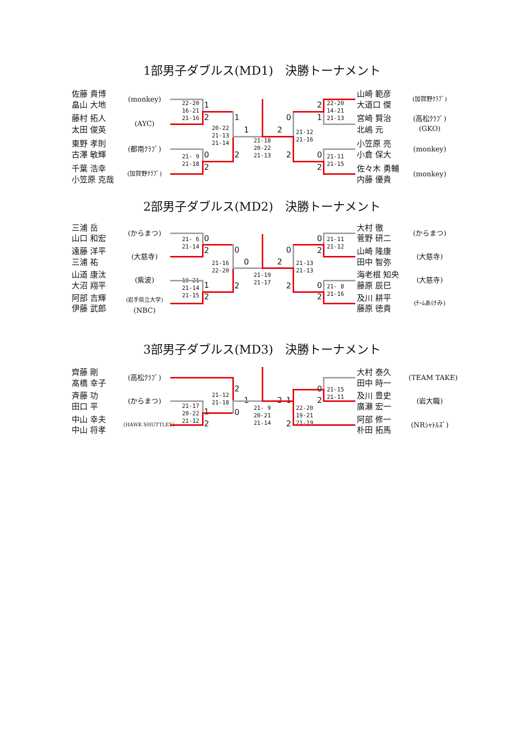1部男子ダブルス(MD1)　決勝トーナメント
佐藤 貴博
畠山 大地
(monkey)
藤村 拓人
太田 俊英
(AYC)
東野 孝則
古澤 敏輝
(都南ｸﾗﾌﾞ)
千葉 浩幸
小笠原 克哉
(加賀野ｸﾗﾌﾞ)
22-20
16-21
21-16
1
2
21- 9
21-18
0
2
20-22
21-13
21-14
1
2
1
2
21-18
20-22
21-13
0
2
21-12
21-16
2
1
22-20
14-21
21-13
0
2
21-11
21-15
山崎 範彦
大道口 傑
(加賀野ｸﾗﾌﾞ)
宮崎 賢治
北嶋 元
(高松ｸﾗﾌﾞ)
(GKO)
小笠原 亮
小倉 保大
(monkey)
佐々木 勇輔
内藤 優貴
(monkey)
2部男子ダブルス(MD2)　決勝トーナメント
三浦 岳
山口 和宏
(からまつ)
遠藤 洋平
三浦 祐
(大慈寺)
山道 康汰
大沼 翔平
(紫波)
阿部 吉輝
伊藤 武郎
(岩手県立大学)
(NBC)
21- 6
21-14
0
2
19-21
21-14
21-15
1
2
21-16
22-20
0
2
0
2
21-19
21-17
0
2
21-13
21-13
0
2
21-11
21-12
0
2
21- 8
21-16
大村 徹
菅野 研二
(からまつ)
山崎 隆康
田中 智弥
(大慈寺)
海老根 知央
藤原 辰巳
(大慈寺)
及川 耕平
藤原 徳貴
(ﾁｰﾑあけみ)
3部男子ダブルス(MD3)　決勝トーナメント
齊藤 剛
髙橋 幸子
(高松ｸﾗﾌﾞ)
斉藤 功
田口 平
(からまつ)
中山 幸夫
中山 将孝
(HAWK SHUTTLES)
21-17
20-22
21-12
1
2
21-12
21-18
2
0
1
2
21- 9
20-21
21-14
1
2
22-20
19-21
21-19
0
2
21-15
21-11
大村 泰久
田中 時一
(TEAM TAKE)
及川 豊史
廣瀬 宏一
(岩大職)
阿部 修一
朴田 拓馬
(NRｼｬﾄﾙｽﾞ)